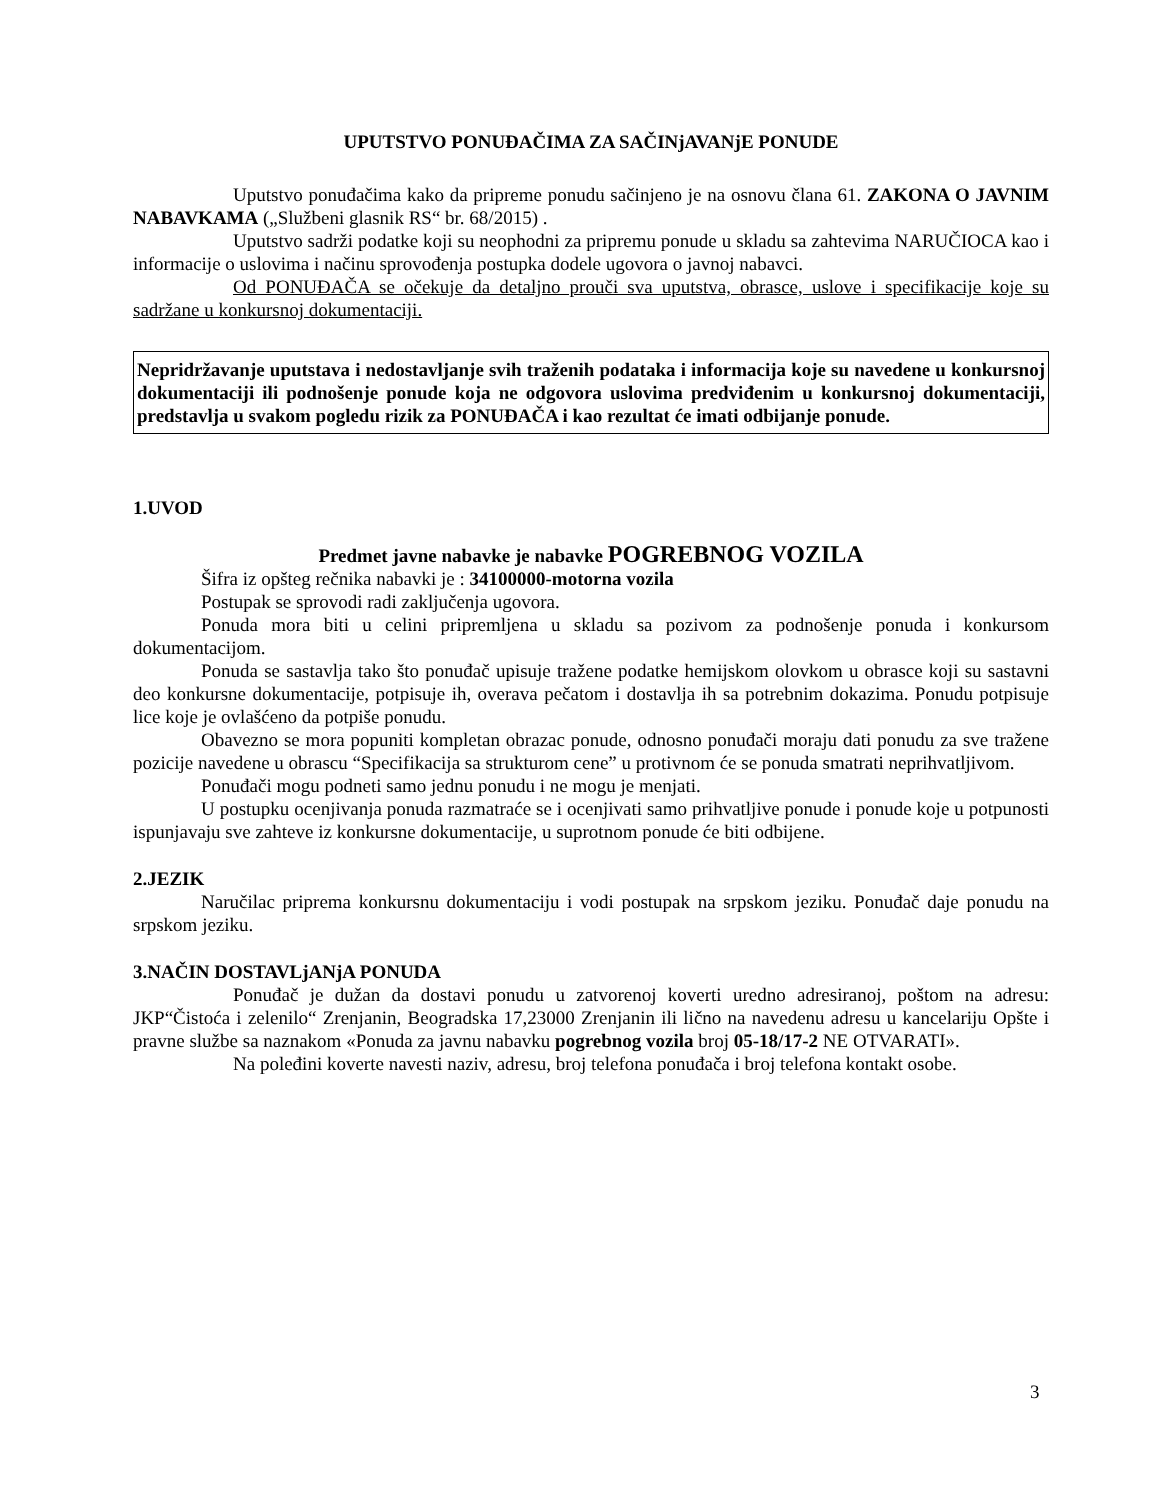UPUTSTVO PONUĐAČIMA ZA SAČINjAVANjE PONUDE
Uputstvo ponuđačima kako da pripreme ponudu sačinjeno je na osnovu člana 61. ZAKONA O JAVNIM NABAVKAMA („Službeni glasnik RS“ br. 68/2015) .
Uputstvo sadrži podatke koji su neophodni za pripremu ponude u skladu sa zahtevima NARUČIOCA kao i informacije o uslovima i načinu sprovođenja postupka dodele ugovora o javnoj nabavci.
Od PONUĐAČA se očekuje da detaljno prouči sva uputstva, obrasce, uslove i specifikacije koje su sadržane u konkursnoj dokumentaciji.
Nepridržavanje uputstava i nedostavljanje svih traženih podataka i informacija koje su navedene u konkursnoj dokumentaciji ili podnošenje ponude koja ne odgovora uslovima predviđenim u konkursnoj dokumentaciji, predstavlja u svakom pogledu rizik za PONUĐAČA i kao rezultat će imati odbijanje ponude.
1.UVOD
Predmet javne nabavke je nabavke POGREBNOG VOZILA
Šifra iz opšteg rečnika nabavki je : 34100000-motorna vozila
Postupak se sprovodi radi zaključenja ugovora.
Ponuda mora biti u celini pripremljena u skladu sa pozivom za podnošenje ponuda i konkursom dokumentacijom.
Ponuda se sastavlja tako što ponuđač upisuje tražene podatke hemijskom olovkom u obrasce koji su sastavni deo konkursne dokumentacije, potpisuje ih, overava pečatom i dostavlja ih sa potrebnim dokazima. Ponudu potpisuje lice koje je ovlašćeno da potpiše ponudu.
Obavezno se mora popuniti kompletan obrazac ponude, odnosno ponuđači moraju dati ponudu za sve tražene pozicije navedene u obrascu “Specifikacija sa strukturom cene” u protivnom će se ponuda smatrati neprihvatljivom.
Ponuđači mogu podneti samo jednu ponudu i ne mogu je menjati.
U postupku ocenjivanja ponuda razmatraće se i ocenjivati samo prihvatljive ponude i ponude koje u potpunosti ispunjavaju sve zahteve iz konkursne dokumentacije, u suprotnom ponude će biti odbijene.
2.JEZIK
Naručilac priprema konkursnu dokumentaciju i vodi postupak na srpskom jeziku. Ponuđač daje ponudu na srpskom jeziku.
3.NAČIN DOSTAVLjANjA PONUDA
Ponuđač je dužan da dostavi ponudu u zatvorenoj koverti uredno adresiranoj, poštom na adresu: JKP“Čistoća i zelenilo“ Zrenjanin, Beogradska 17,23000 Zrenjanin ili lično na navedenu adresu u kancelariju Opšte i pravne službe sa naznakom «Ponuda za javnu nabavku pogrebnog vozila broj 05-18/17-2 NE OTVARATI».
Na poleđini koverte navesti naziv, adresu, broj telefona ponuđača i broj telefona kontakt osobe.
3